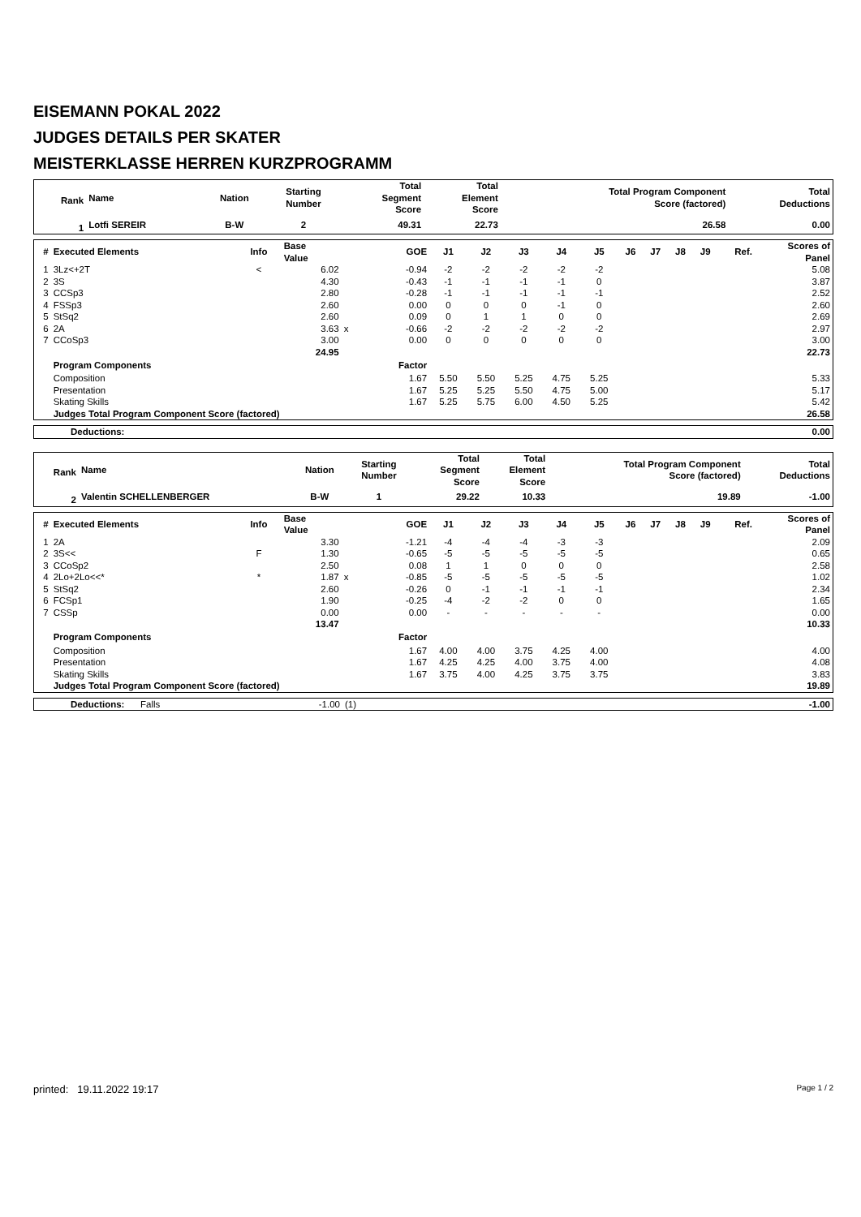EISEMANN POKAL 2022
JUDGES DETAILS PER SKATER
MEISTERKLASSE HERREN KURZPROGRAMM
| Rank | Name | Nation | Starting Number | Total Segment Score | Total Element Score | Total Program Component Score (factored) | Total Deductions |
| --- | --- | --- | --- | --- | --- | --- | --- |
| 1 | Lotfi SEREIR | B-W | 2 | 49.31 | 22.73 | 26.58 | 0.00 |
| # | Executed Elements | Info | Base Value | | GOE | J1 | J2 | J3 | J4 | J5 | J6 | J7 | J8 | J9 | Ref. | Scores of Panel |
| --- | --- | --- | --- | --- | --- | --- | --- | --- | --- | --- | --- | --- | --- | --- | --- | --- |
| 1 | 3Lz<+2T | < | 6.02 | | -0.94 | -2 | -2 | -2 | -2 | -2 | | | | | | 5.08 |
| 2 | 3S | | 4.30 | | -0.43 | -1 | -1 | -1 | -1 | 0 | | | | | | 3.87 |
| 3 | CCSp3 | | 2.80 | | -0.28 | -1 | -1 | -1 | -1 | -1 | | | | | | 2.52 |
| 4 | FSSp3 | | 2.60 | | 0.00 | 0 | 0 | 0 | -1 | 0 | | | | | | 2.60 |
| 5 | StSq2 | | 2.60 | | 0.09 | 0 | 1 | 1 | 0 | 0 | | | | | | 2.69 |
| 6 | 2A | | 3.63 | x | -0.66 | -2 | -2 | -2 | -2 | -2 | | | | | | 2.97 |
| 7 | CCoSp3 | | 3.00 | | 0.00 | 0 | 0 | 0 | 0 | 0 | | | | | | 3.00 |
| | | | 24.95 | | | | | | | | | | | | | 22.73 |
| | Program Components | | | | Factor | | | | | | | | | | | |
| | Composition | | | | 1.67 | 5.50 | 5.50 | 5.25 | 4.75 | 5.25 | | | | | | 5.33 |
| | Presentation | | | | 1.67 | 5.25 | 5.25 | 5.50 | 4.75 | 5.00 | | | | | | 5.17 |
| | Skating Skills | | | | 1.67 | 5.25 | 5.75 | 6.00 | 4.50 | 5.25 | | | | | | 5.42 |
| | Judges Total Program Component Score (factored) | | | | | | | | | | | | | | | 26.58 |
| Deductions: | 0.00 |
| Rank | Name | Nation | Starting Number | Total Segment Score | Total Element Score | Total Program Component Score (factored) | Total Deductions |
| --- | --- | --- | --- | --- | --- | --- | --- |
| 2 | Valentin SCHELLENBERGER | B-W | 1 | 29.22 | 10.33 | 19.89 | -1.00 |
| # | Executed Elements | Info | Base Value | | GOE | J1 | J2 | J3 | J4 | J5 | J6 | J7 | J8 | J9 | Ref. | Scores of Panel |
| --- | --- | --- | --- | --- | --- | --- | --- | --- | --- | --- | --- | --- | --- | --- | --- | --- |
| 1 | 2A | | 3.30 | | -1.21 | -4 | -4 | -4 | -3 | -3 | | | | | | 2.09 |
| 2 | 3S<< | F | 1.30 | | -0.65 | -5 | -5 | -5 | -5 | -5 | | | | | | 0.65 |
| 3 | CCoSp2 | | 2.50 | | 0.08 | 1 | 1 | 0 | 0 | 0 | | | | | | 2.58 |
| 4 | 2Lo+2Lo<<* | * | 1.87 | x | -0.85 | -5 | -5 | -5 | -5 | -5 | | | | | | 1.02 |
| 5 | StSq2 | | 2.60 | | -0.26 | 0 | -1 | -1 | -1 | -1 | | | | | | 2.34 |
| 6 | FCSp1 | | 1.90 | | -0.25 | -4 | -2 | -2 | 0 | 0 | | | | | | 1.65 |
| 7 | CSSp | | 0.00 | | 0.00 | - | - | - | - | - | | | | | | 0.00 |
| | | | 13.47 | | | | | | | | | | | | | 10.33 |
| | Program Components | | | | Factor | | | | | | | | | | | |
| | Composition | | | | 1.67 | 4.00 | 4.00 | 3.75 | 4.25 | 4.00 | | | | | | 4.00 |
| | Presentation | | | | 1.67 | 4.25 | 4.25 | 4.00 | 3.75 | 4.00 | | | | | | 4.08 |
| | Skating Skills | | | | 1.67 | 3.75 | 4.00 | 4.25 | 3.75 | 3.75 | | | | | | 3.83 |
| | Judges Total Program Component Score (factored) | | | | | | | | | | | | | | | 19.89 |
| Deductions: | Falls | -1.00 | (1) | -1.00 |
printed: 19.11.2022 19:17 Page 1 / 2